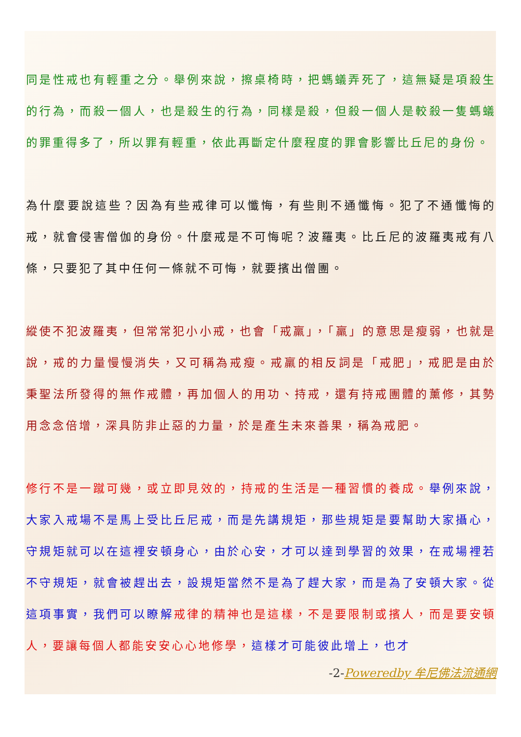同是性戒也有輕重之分。舉例來說，擦桌椅時，把螞蟻弄死了，這無疑是項殺生的行為，而殺一個人，也是殺生的行為，同樣是殺，但殺一個人是較殺一隻螞蟻的罪重得多了，所以罪有輕重，依此再斷定什麼程度的罪會影響比丘尼的身份。
為什麼要說這些？因為有些戒律可以懺悔，有些則不通懺悔。犯了不通懺悔的戒，就會侵害僧伽的身份。什麼戒是不可悔呢？波羅夷。比丘尼的波羅夷戒有八條，只要犯了其中任何一條就不可悔，就要擯出僧團。
縱使不犯波羅夷，但常常犯小小戒，也會「戒羸」，「羸」的意思是瘦弱，也就是說，戒的力量慢慢消失，又可稱為戒瘦。戒羸的相反詞是「戒肥」，戒肥是由於秉聖法所發得的無作戒體，再加個人的用功、持戒，還有持戒團體的薰修，其勢用念念倍增，深具防非止惡的力量，於是產生未來善果，稱為戒肥。
修行不是一蹴可幾，或立即見效的，持戒的生活是一種習慣的養成。舉例來說，大家入戒場不是馬上受比丘尼戒，而是先講規矩，那些規矩是要幫助大家攝心，守規矩就可以在這裡安頓身心，由於心安，才可以達到學習的效果，在戒場裡若不守規矩，就會被趕出去，設規矩當然不是為了趕大家，而是為了安頓大家。從這項事實，我們可以瞭解 戒律的精神也是這樣，不是要限制或擯人，而是要安頓人，要讓每個人都能安安心心地修學，這樣才可能彼此增上，也才
-2-Poweredby 牟尼佛法流通網